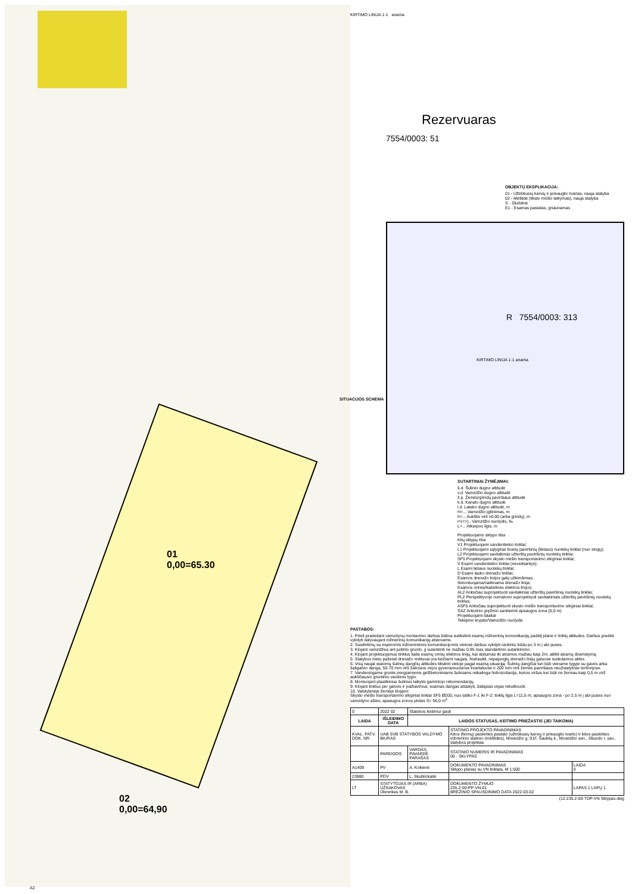KIRTIMO LINIJA 1-1 ariama
Rezervuaras
7554/0003: 51
OBJEKTŲ EKSPLIKACIJA:
01 - Užtrūkusių karvių ir prieauglio tvartas, nauja statyba
02 - Mėšlidė (tiksto mėšlo laikymas), nauja statyba
S - Slurblinė
E1 - Esamas pastatas, griaunamas
R 7554/0003: 313
KIRTIMO LINIJA 1-1 ariama
SUTARTINIAI ŽYMĖJIMAI:
š.d. Šulinio dugno altitudė
v.d. Vamzdžio dugno altitudė
ž.p. Žemės/grindų paviršiaus altitudė
k.d. Kanalo dugno altitudė
l.d. Latako dugno altitudė, m
H=... Vamzdžio įgilinimas, m
h=... Aukštis virš ±0,00 (arba grindų), m
i=(<>).. Vamzdžio nuolydis, ‰
L=... Atkarpos ilgis, m
Projektuojamo sklypo riba
Kitų sklypų riba
V1 Projektuojami vandentiekio tinklai;
L1 Projektuojami sąlyginai švarių paviršinių (lietaus) nuotekų tinklai (nuo stogų);
L2 Projektuojami savitakiniai užterštų paviršinių nuotekų tinklai;
SF5 Projektuojami skysto mėšlo transportavimo slėginiai tinklai;
V Esami vandentiekio tinklai (neveikiantys);
L Esami lietaus nuotekų tinklai;
D Esami lauko drenažo tinklai;
Esamos drenažo linijos galų užkimšimas;
Išmontuojama/naikinama drenažo linija;
Esamos orinės/kabelinės elektros linijos;
AL2 Anksčiau suprojektuoti savitakiniai užterštų paviršinių nuotekų tinklai;
PL2 Perspektyvoje numatomi suprojektuoti savitakiniais užterštų paviršinių nuotekų tinklus;
ASF5 Anksčiau suprojektuoti skysto mėšlo transportavimo slėginiai tinklai;
SAZ Artezinio gręžinio sanitarinė apsaugos zona (5,0 m)
Projektuojami latakai
Tekėjimo kryptis/Vamzdžio nuolydis
PASTABOS:
1. Prieš pradedant vamzdynų montavimo darbus būtina sutikslinti esamų inžinerinių komunikacijų padėtį plane ir tinklų altitudes. Darbus pradėti vykdyti dalyvaujant inžinerinių komunikacijų atstovams.
2. Susikirtimų su esamomis inžinerinėmis komunikacijomis vietose darbus vykdyti rankiniu būdu po 3 m į abi puses.
3. Klojant vamzdžius ant judinto grunto, jį sutankinti ne mažiau 0,95 max standartinio sutankinimo.
4. Klojant projektuojamus tinklus šalia esamų orinių elektros linijų, kai atstumas iki atramos mažiau kaip 2m, atlikti atramų išramstymą.
5. Statybos metu pažeisti drenažo rinktuvai yra keičiami naujais. Nutraukti, nepajungtų drenažo linijų galuose sudedamos aklės.
6. Visų naujai statomų šulinių dangčių altitudes tikslinti vietoje pagal esamą situaciją. Šulinių dangčiai turi būti viename lygyje su gavės arba šaligatvio danga, 50-70 mm virš žaliosios vejos gyvenamuosiose kvartaluose ir 200 mm virš žemės paviršiaus neužstatytose teritorijose.
7. Vandeningame grunte įrengiamiems gelžbetoniniams šuliniams reikalinga hidroizoliacija, kurios viršus turi būti ne žemiau kaip 0,5 m virš aukščiausio gruntinio vandens lygio.
8. Montuojant plastikinius šulinius laikytis gamintojo rekomendacijų.
9. Klojant tinklus per gatves ir įvažiavimus, esamas dangas atstatyti, žaliąsias vejas rekultivuoti.
10. Valstybinėje žemėje klojami:
Skysto mėšlo transportavimo slėginiai tinklai SF5 Ø200, nuo taško F-1 iki F-2; tinklų ilgis L=11,5 m; apsaugos zona - po 2,5 m į abi puses nuo vamzdyno ašies; apsaugos zonos plotas S= 56,0 m<sup>2</sup>.
| 0 | 2022 02 | Statybos leidimui gauti | | |
| LAIDA | IŠLEIDIMO DATA | LAIDOS STATUSAS, KEITIMO PRIEŽASTIS (JEI TAIKOMA) | | |
| KVAL. PATV. DOK. NR. | UAB SVB STATYBOS VALDYMO BIURAS | | STATINIO PROJEKTO PAVADINIMAS Kitos (fermų) paskirties pastato (užtrūkusių karvių ir prieauglio tvarto) ir kitos paskirties inžinerinio statinio (mėšlidės), Mosėdžio g. 91F, Šauklių k., Mosėdžio sen., Skuodo r. sav., statybos projektas | |
| | PAREIGOS | VARDAS, PAVARDĖ PARAŠAS | STATINIO NUMERIS IR PAVADINIMAS 00 - SKLYPAS | |
| A1409 | PV | A. Kokienė | DOKUMENTO PAVADINIMAS Sklypo planas su VN tinklais, M 1:500 | LAIDA 0 |
| 23980 | PDV | L. Skublickaitė | | |
| LT | STATYTOJAS IR (ARBA) UŽSAKOVAS Ūkininkas M. B. | | DOKUMENTO ŽYMUO 235.2-00-PP-VN-01 BRĖŽINIO SPAUSDINIMO DATA 2022-03-02 | LAPAS 1 LAPŲ 1 |
(12.235.2-00-TDP-VN Sklypas.dwg
SITUACIJOS SCHEMA
01
0,00=65.30
02
0,00=64,90
A2